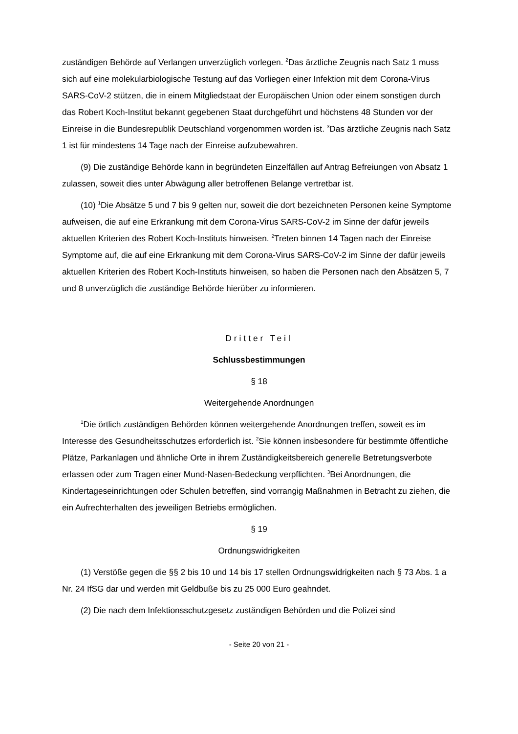zuständigen Behörde auf Verlangen unverzüglich vorlegen. <sup>2</sup>Das ärztliche Zeugnis nach Satz 1 muss sich auf eine molekularbiologische Testung auf das Vorliegen einer Infektion mit dem Corona-Virus SARS-CoV-2 stützen, die in einem Mitgliedstaat der Europäischen Union oder einem sonstigen durch das Robert Koch-Institut bekannt gegebenen Staat durchgeführt und höchstens 48 Stunden vor der Einreise in die Bundesrepublik Deutschland vorgenommen worden ist. <sup>3</sup>Das ärztliche Zeugnis nach Satz 1 ist für mindestens 14 Tage nach der Einreise aufzubewahren.
(9) Die zuständige Behörde kann in begründeten Einzelfällen auf Antrag Befreiungen von Absatz 1 zulassen, soweit dies unter Abwägung aller betroffenen Belange vertretbar ist.
(10) <sup>1</sup>Die Absätze 5 und 7 bis 9 gelten nur, soweit die dort bezeichneten Personen keine Symptome aufweisen, die auf eine Erkrankung mit dem Corona-Virus SARS-CoV-2 im Sinne der dafür jeweils aktuellen Kriterien des Robert Koch-Instituts hinweisen. <sup>2</sup>Treten binnen 14 Tagen nach der Einreise Symptome auf, die auf eine Erkrankung mit dem Corona-Virus SARS-CoV-2 im Sinne der dafür jeweils aktuellen Kriterien des Robert Koch-Instituts hinweisen, so haben die Personen nach den Absätzen 5, 7 und 8 unverzüglich die zuständige Behörde hierüber zu informieren.
Dritter Teil
Schlussbestimmungen
§ 18
Weitergehende Anordnungen
<sup>1</sup> Die örtlich zuständigen Behörden können weitergehende Anordnungen treffen, soweit es im Interesse des Gesundheitsschutzes erforderlich ist. <sup>2</sup>Sie können insbesondere für bestimmte öffentliche Plätze, Parkanlagen und ähnliche Orte in ihrem Zuständigkeitsbereich generelle Betretungsverbote erlassen oder zum Tragen einer Mund-Nasen-Bedeckung verpflichten. <sup>3</sup>Bei Anordnungen, die Kindertageseinrichtungen oder Schulen betreffen, sind vorrangig Maßnahmen in Betracht zu ziehen, die ein Aufrechterhalten des jeweiligen Betriebs ermöglichen.
§ 19
Ordnungswidrigkeiten
(1) Verstöße gegen die §§ 2 bis 10 und 14 bis 17 stellen Ordnungswidrigkeiten nach § 73 Abs. 1 a Nr. 24 IfSG dar und werden mit Geldbuße bis zu 25 000 Euro geahndet.
(2) Die nach dem Infektionsschutzgesetz zuständigen Behörden und die Polizei sind
- Seite 20 von 21 -